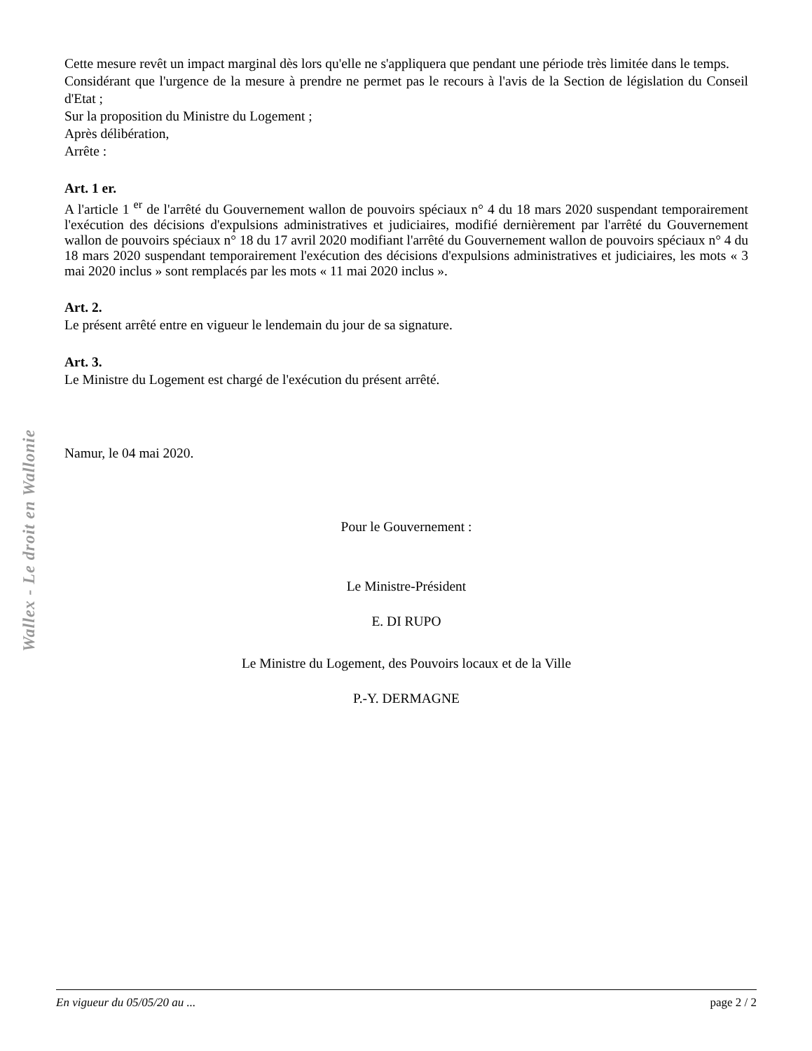Cette mesure revêt un impact marginal dès lors qu'elle ne s'appliquera que pendant une période très limitée dans le temps.
Considérant que l'urgence de la mesure à prendre ne permet pas le recours à l'avis de la Section de législation du Conseil d'Etat ;
Sur la proposition du Ministre du Logement ;
Après délibération,
Arrête :
Art. 1 er.
A l'article 1 <sup>er</sup> de l'arrêté du Gouvernement wallon de pouvoirs spéciaux n° 4 du 18 mars 2020 suspendant temporairement l'exécution des décisions d'expulsions administratives et judiciaires, modifié dernièrement par l'arrêté du Gouvernement wallon de pouvoirs spéciaux n° 18 du 17 avril 2020 modifiant l'arrêté du Gouvernement wallon de pouvoirs spéciaux n° 4 du 18 mars 2020 suspendant temporairement l'exécution des décisions d'expulsions administratives et judiciaires, les mots « 3 mai 2020 inclus » sont remplacés par les mots « 11 mai 2020 inclus ».
Art. 2.
Le présent arrêté entre en vigueur le lendemain du jour de sa signature.
Art. 3.
Le Ministre du Logement est chargé de l'exécution du présent arrêté.
Namur, le 04 mai 2020.
Pour le Gouvernement :
Le Ministre-Président
E. DI RUPO
Le Ministre du Logement, des Pouvoirs locaux et de la Ville
P.-Y. DERMAGNE
Wallex - Le droit en Wallonie
En vigueur du 05/05/20 au ... page 2 / 2